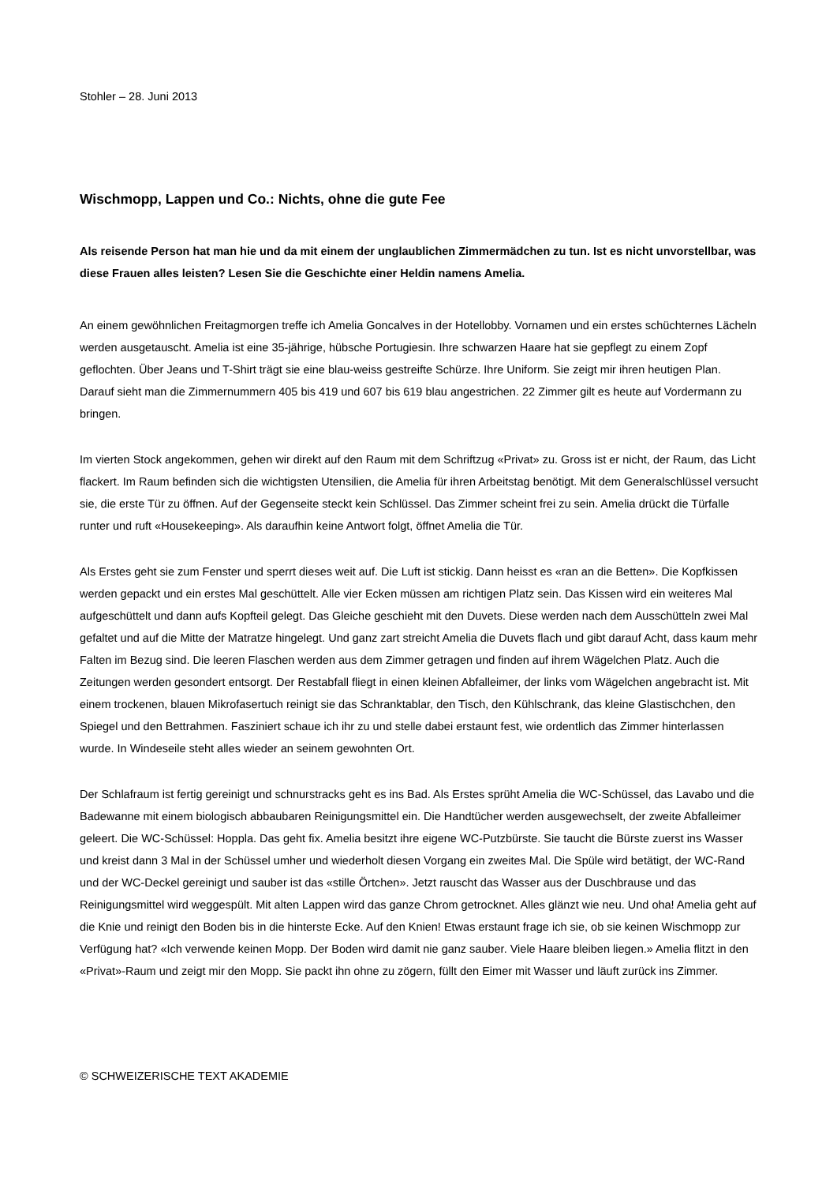Stohler – 28. Juni 2013
Wischmopp, Lappen und Co.: Nichts, ohne die gute Fee
Als reisende Person hat man hie und da mit einem der unglaublichen Zimmermädchen zu tun. Ist es nicht unvorstellbar, was diese Frauen alles leisten? Lesen Sie die Geschichte einer Heldin namens Amelia.
An einem gewöhnlichen Freitagmorgen treffe ich Amelia Goncalves in der Hotellobby. Vornamen und ein erstes schüchternes Lächeln werden ausgetauscht. Amelia ist eine 35-jährige, hübsche Portugiesin. Ihre schwarzen Haare hat sie gepflegt zu einem Zopf geflochten. Über Jeans und T-Shirt trägt sie eine blau-weiss gestreifte Schürze. Ihre Uniform. Sie zeigt mir ihren heutigen Plan. Darauf sieht man die Zimmernummern 405 bis 419 und 607 bis 619 blau angestrichen. 22 Zimmer gilt es heute auf Vordermann zu bringen.
Im vierten Stock angekommen, gehen wir direkt auf den Raum mit dem Schriftzug «Privat» zu. Gross ist er nicht, der Raum, das Licht flackert. Im Raum befinden sich die wichtigsten Utensilien, die Amelia für ihren Arbeitstag benötigt. Mit dem Generalschlüssel versucht sie, die erste Tür zu öffnen. Auf der Gegenseite steckt kein Schlüssel. Das Zimmer scheint frei zu sein. Amelia drückt die Türfalle runter und ruft «Housekeeping». Als daraufhin keine Antwort folgt, öffnet Amelia die Tür.
Als Erstes geht sie zum Fenster und sperrt dieses weit auf. Die Luft ist stickig. Dann heisst es «ran an die Betten». Die Kopfkissen werden gepackt und ein erstes Mal geschüttelt. Alle vier Ecken müssen am richtigen Platz sein. Das Kissen wird ein weiteres Mal aufgeschüttelt und dann aufs Kopfteil gelegt. Das Gleiche geschieht mit den Duvets. Diese werden nach dem Ausschütteln zwei Mal gefaltet und auf die Mitte der Matratze hingelegt. Und ganz zart streicht Amelia die Duvets flach und gibt darauf Acht, dass kaum mehr Falten im Bezug sind. Die leeren Flaschen werden aus dem Zimmer getragen und finden auf ihrem Wägelchen Platz. Auch die Zeitungen werden gesondert entsorgt. Der Restabfall fliegt in einen kleinen Abfalleimer, der links vom Wägelchen angebracht ist. Mit einem trockenen, blauen Mikrofasertuch reinigt sie das Schranktablar, den Tisch, den Kühlschrank, das kleine Glastischchen, den Spiegel und den Bettrahmen. Fasziniert schaue ich ihr zu und stelle dabei erstaunt fest, wie ordentlich das Zimmer hinterlassen wurde. In Windeseile steht alles wieder an seinem gewohnten Ort.
Der Schlafraum ist fertig gereinigt und schnurstracks geht es ins Bad. Als Erstes sprüht Amelia die WC-Schüssel, das Lavabo und die Badewanne mit einem biologisch abbaubaren Reinigungsmittel ein. Die Handtücher werden ausgewechselt, der zweite Abfalleimer geleert. Die WC-Schüssel: Hoppla. Das geht fix. Amelia besitzt ihre eigene WC-Putzbürste. Sie taucht die Bürste zuerst ins Wasser und kreist dann 3 Mal in der Schüssel umher und wiederholt diesen Vorgang ein zweites Mal. Die Spüle wird betätigt, der WC-Rand und der WC-Deckel gereinigt und sauber ist das «stille Örtchen». Jetzt rauscht das Wasser aus der Duschbrause und das Reinigungsmittel wird weggespült. Mit alten Lappen wird das ganze Chrom getrocknet. Alles glänzt wie neu. Und oha! Amelia geht auf die Knie und reinigt den Boden bis in die hinterste Ecke. Auf den Knien! Etwas erstaunt frage ich sie, ob sie keinen Wischmopp zur Verfügung hat? «Ich verwende keinen Mopp. Der Boden wird damit nie ganz sauber. Viele Haare bleiben liegen.» Amelia flitzt in den «Privat»-Raum und zeigt mir den Mopp. Sie packt ihn ohne zu zögern, füllt den Eimer mit Wasser und läuft zurück ins Zimmer.
© SCHWEIZERISCHE TEXT AKADEMIE